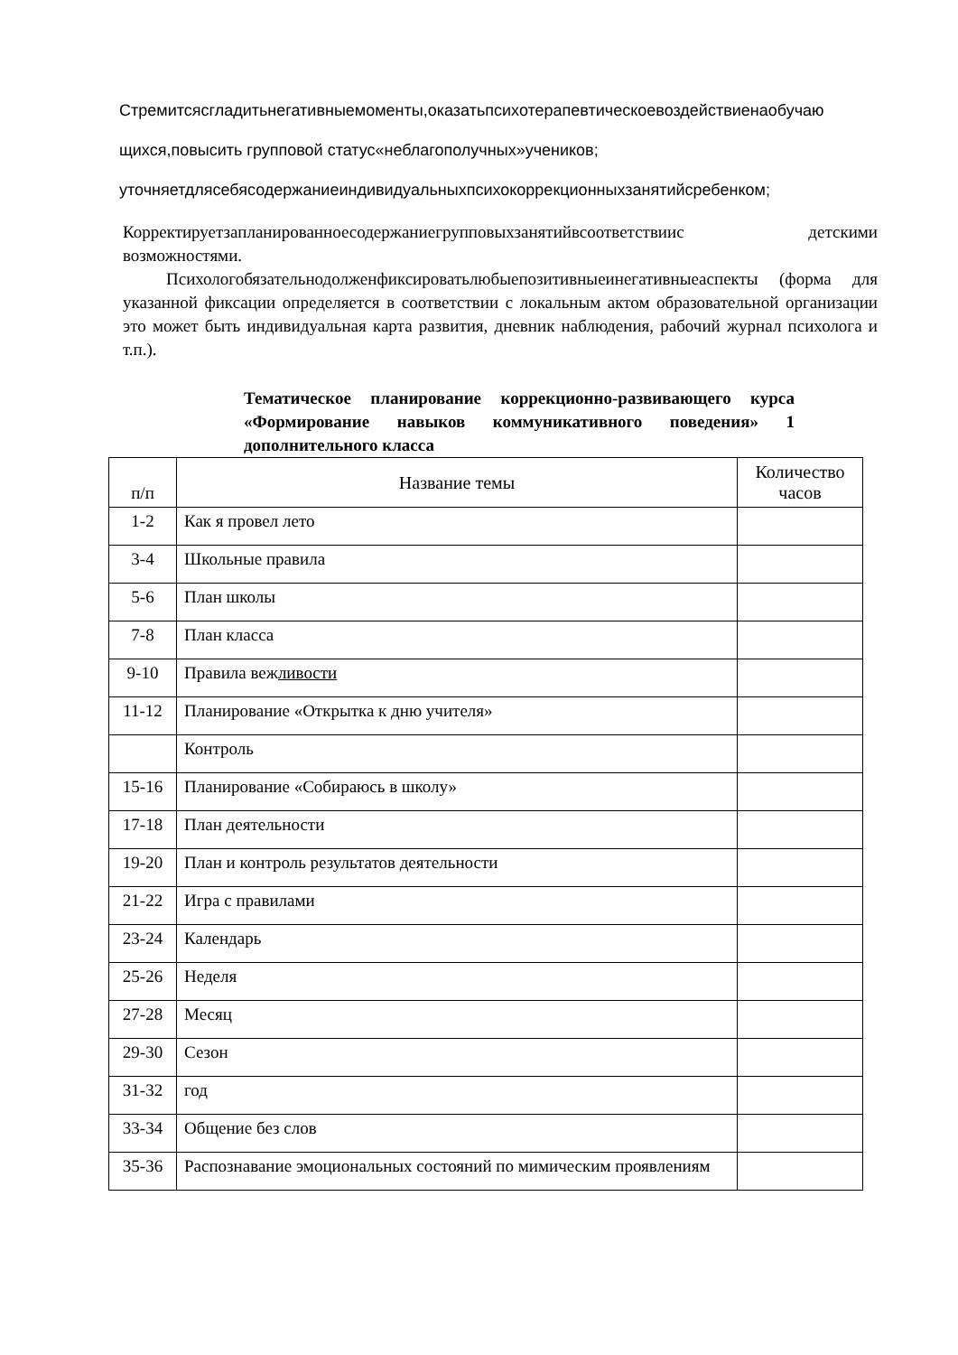Стремитсясгладитьнегативныемоменты,оказатьпсихотерапевтическоевоздействиенаобучаю
щихся,повысить групповой статус«неблагополучных»учеников;
уточняетдлясебясодержаниеиндивидуальныхпсихокоррекционныхзанятийсребенком;
Корректируетзапланированноесодержаниегрупповыхзанятийвсоответствиис детскими возможностями.
Психологобязательнодолженфиксироватьлюбыепозитивныеинегативныеаспекты (форма для указанной фиксации определяется в соответствии с локальным актом образовательной организации это может быть индивидуальная карта развития, дневник наблюдения, рабочий журнал психолога и т.п.).
Тематическое планирование коррекционно-развивающего курса «Формирование навыков коммуникативного поведения» 1 дополнительного класса
| п/п | Название темы | Количество часов |
| --- | --- | --- |
| 1-2 | Как я провел лето | |
| 3-4 | Школьные правила | |
| 5-6 | План школы | |
| 7-8 | План класса | |
| 9-10 | Правила веж ливости | |
| 11-12 | Планирование «Открытка к дню учителя» | |
| | Контроль | |
| 15-16 | Планирование «Собираюсь в школу» | |
| 17-18 | План деятельности | |
| 19-20 | План и контроль результатов деятельности | |
| 21-22 | Игра с правилами | |
| 23-24 | Календарь | |
| 25-26 | Неделя | |
| 27-28 | Месяц | |
| 29-30 | Сезон | |
| 31-32 | год | |
| 33-34 | Общение без слов | |
| 35-36 | Распознавание эмоциональных состояний по мимическим проявлениям | |